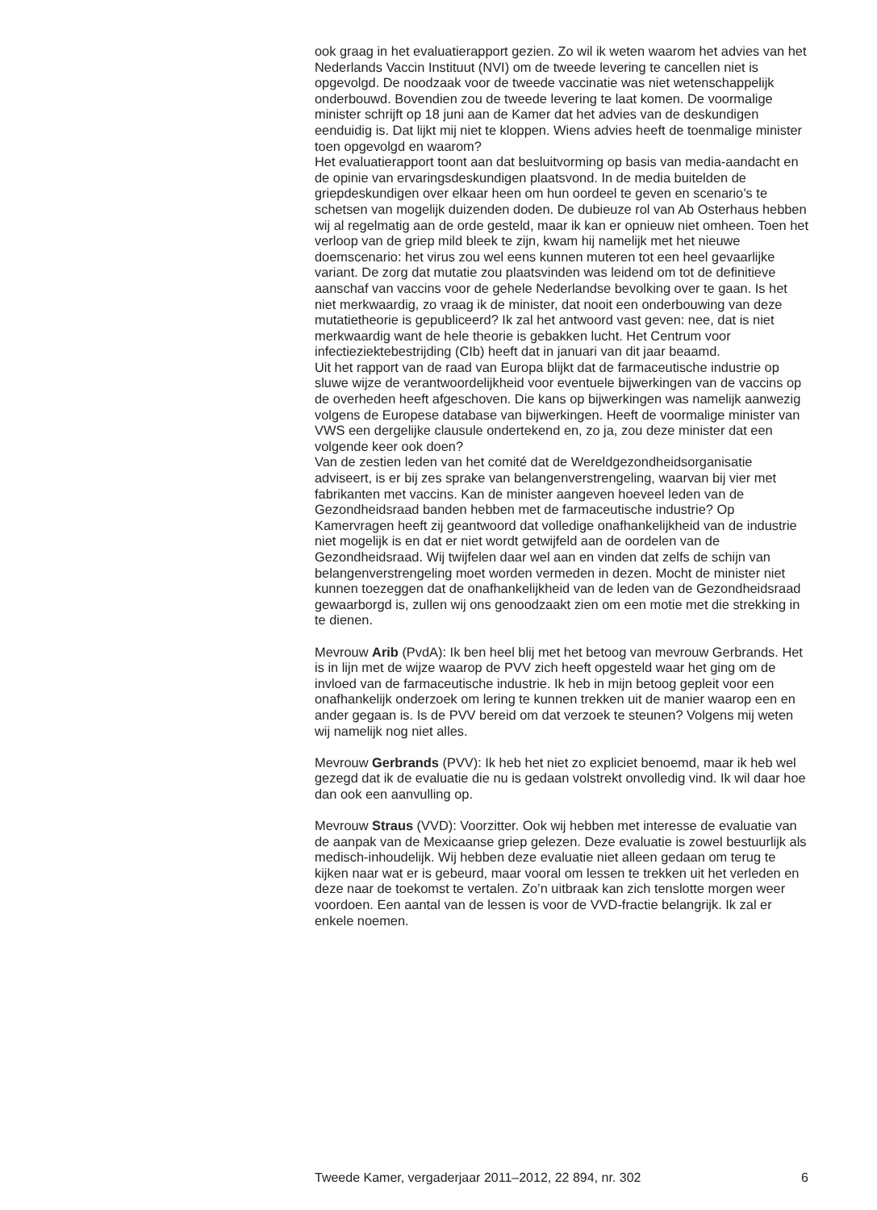ook graag in het evaluatierapport gezien. Zo wil ik weten waarom het advies van het Nederlands Vaccin Instituut (NVI) om de tweede levering te cancellen niet is opgevolgd. De noodzaak voor de tweede vaccinatie was niet wetenschappelijk onderbouwd. Bovendien zou de tweede levering te laat komen. De voormalige minister schrijft op 18 juni aan de Kamer dat het advies van de deskundigen eenduidig is. Dat lijkt mij niet te kloppen. Wiens advies heeft de toenmalige minister toen opgevolgd en waarom?
Het evaluatierapport toont aan dat besluitvorming op basis van media-aandacht en de opinie van ervaringsdeskundigen plaatsvond. In de media buitelden de griepdeskundigen over elkaar heen om hun oordeel te geven en scenario’s te schetsen van mogelijk duizenden doden. De dubieuze rol van Ab Osterhaus hebben wij al regelmatig aan de orde gesteld, maar ik kan er opnieuw niet omheen. Toen het verloop van de griep mild bleek te zijn, kwam hij namelijk met het nieuwe doemscenario: het virus zou wel eens kunnen muteren tot een heel gevaarlijke variant. De zorg dat mutatie zou plaatsvinden was leidend om tot de definitieve aanschaf van vaccins voor de gehele Nederlandse bevolking over te gaan. Is het niet merkwaardig, zo vraag ik de minister, dat nooit een onderbouwing van deze mutatietheorie is gepubliceerd? Ik zal het antwoord vast geven: nee, dat is niet merkwaardig want de hele theorie is gebakken lucht. Het Centrum voor infectieziektebestrijding (CIb) heeft dat in januari van dit jaar beaamd.
Uit het rapport van de raad van Europa blijkt dat de farmaceutische industrie op sluwe wijze de verantwoordelijkheid voor eventuele bijwerkingen van de vaccins op de overheden heeft afgeschoven. Die kans op bijwerkingen was namelijk aanwezig volgens de Europese database van bijwerkingen. Heeft de voormalige minister van VWS een dergelijke clausule ondertekend en, zo ja, zou deze minister dat een volgende keer ook doen?
Van de zestien leden van het comité dat de Wereldgezondheidsorganisatie adviseert, is er bij zes sprake van belangenverstrengeling, waarvan bij vier met fabrikanten met vaccins. Kan de minister aangeven hoeveel leden van de Gezondheidsraad banden hebben met de farmaceutische industrie? Op Kamervragen heeft zij geantwoord dat volledige onafhankelijkheid van de industrie niet mogelijk is en dat er niet wordt getwijfeld aan de oordelen van de Gezondheidsraad. Wij twijfelen daar wel aan en vinden dat zelfs de schijn van belangenverstrengeling moet worden vermeden in dezen. Mocht de minister niet kunnen toezeggen dat de onafhankelijkheid van de leden van de Gezondheidsraad gewaarborgd is, zullen wij ons genoodzaakt zien om een motie met die strekking in te dienen.
Mevrouw Arib (PvdA): Ik ben heel blij met het betoog van mevrouw Gerbrands. Het is in lijn met de wijze waarop de PVV zich heeft opgesteld waar het ging om de invloed van de farmaceutische industrie. Ik heb in mijn betoog gepleit voor een onafhankelijk onderzoek om lering te kunnen trekken uit de manier waarop een en ander gegaan is. Is de PVV bereid om dat verzoek te steunen? Volgens mij weten wij namelijk nog niet alles.
Mevrouw Gerbrands (PVV): Ik heb het niet zo expliciet benoemd, maar ik heb wel gezegd dat ik de evaluatie die nu is gedaan volstrekt onvolledig vind. Ik wil daar hoe dan ook een aanvulling op.
Mevrouw Straus (VVD): Voorzitter. Ook wij hebben met interesse de evaluatie van de aanpak van de Mexicaanse griep gelezen. Deze evaluatie is zowel bestuurlijk als medisch-inhoudelijk. Wij hebben deze evaluatie niet alleen gedaan om terug te kijken naar wat er is gebeurd, maar vooral om lessen te trekken uit het verleden en deze naar de toekomst te vertalen. Zo’n uitbraak kan zich tenslotte morgen weer voordoen. Een aantal van de lessen is voor de VVD-fractie belangrijk. Ik zal er enkele noemen.
Tweede Kamer, vergaderjaar 2011–2012, 22 894, nr. 302 6